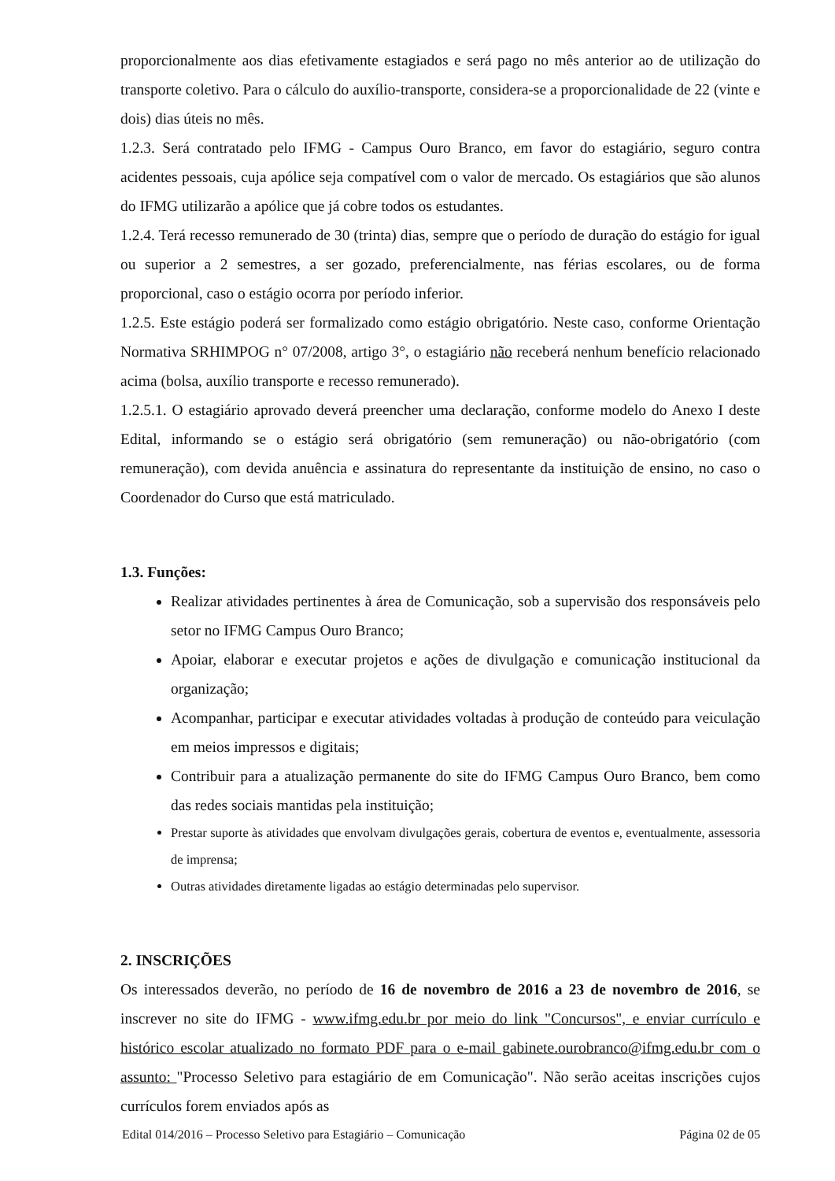proporcionalmente aos dias efetivamente estagiados e será pago no mês anterior ao de utilização do transporte coletivo. Para o cálculo do auxílio-transporte, considera-se a proporcionalidade de 22 (vinte e dois) dias úteis no mês.
1.2.3. Será contratado pelo IFMG - Campus Ouro Branco, em favor do estagiário, seguro contra acidentes pessoais, cuja apólice seja compatível com o valor de mercado. Os estagiários que são alunos do IFMG utilizarão a apólice que já cobre todos os estudantes.
1.2.4. Terá recesso remunerado de 30 (trinta) dias, sempre que o período de duração do estágio for igual ou superior a 2 semestres, a ser gozado, preferencialmente, nas férias escolares, ou de forma proporcional, caso o estágio ocorra por período inferior.
1.2.5. Este estágio poderá ser formalizado como estágio obrigatório. Neste caso, conforme Orientação Normativa SRHIMPOG n° 07/2008, artigo 3°, o estagiário não receberá nenhum benefício relacionado acima (bolsa, auxílio transporte e recesso remunerado).
1.2.5.1. O estagiário aprovado deverá preencher uma declaração, conforme modelo do Anexo I deste Edital, informando se o estágio será obrigatório (sem remuneração) ou não-obrigatório (com remuneração), com devida anuência e assinatura do representante da instituição de ensino, no caso o Coordenador do Curso que está matriculado.
1.3. Funções:
Realizar atividades pertinentes à área de Comunicação, sob a supervisão dos responsáveis pelo setor no IFMG Campus Ouro Branco;
Apoiar, elaborar e executar projetos e ações de divulgação e comunicação institucional da organização;
Acompanhar, participar e executar atividades voltadas à produção de conteúdo para veiculação em meios impressos e digitais;
Contribuir para a atualização permanente do site do IFMG Campus Ouro Branco, bem como das redes sociais mantidas pela instituição;
Prestar suporte às atividades que envolvam divulgações gerais, cobertura de eventos e, eventualmente, assessoria de imprensa;
Outras atividades diretamente ligadas ao estágio determinadas pelo supervisor.
2. INSCRIÇÕES
Os interessados deverão, no período de 16 de novembro de 2016 a 23 de novembro de 2016, se inscrever no site do IFMG - www.ifmg.edu.br por meio do link "Concursos", e enviar currículo e histórico escolar atualizado no formato PDF para o e-mail gabinete.ourobranco@ifmg.edu.br com o assunto: "Processo Seletivo para estagiário de em Comunicação". Não serão aceitas inscrições cujos currículos forem enviados após as
Edital 014/2016 – Processo Seletivo para Estagiário – Comunicação Página 02 de 05